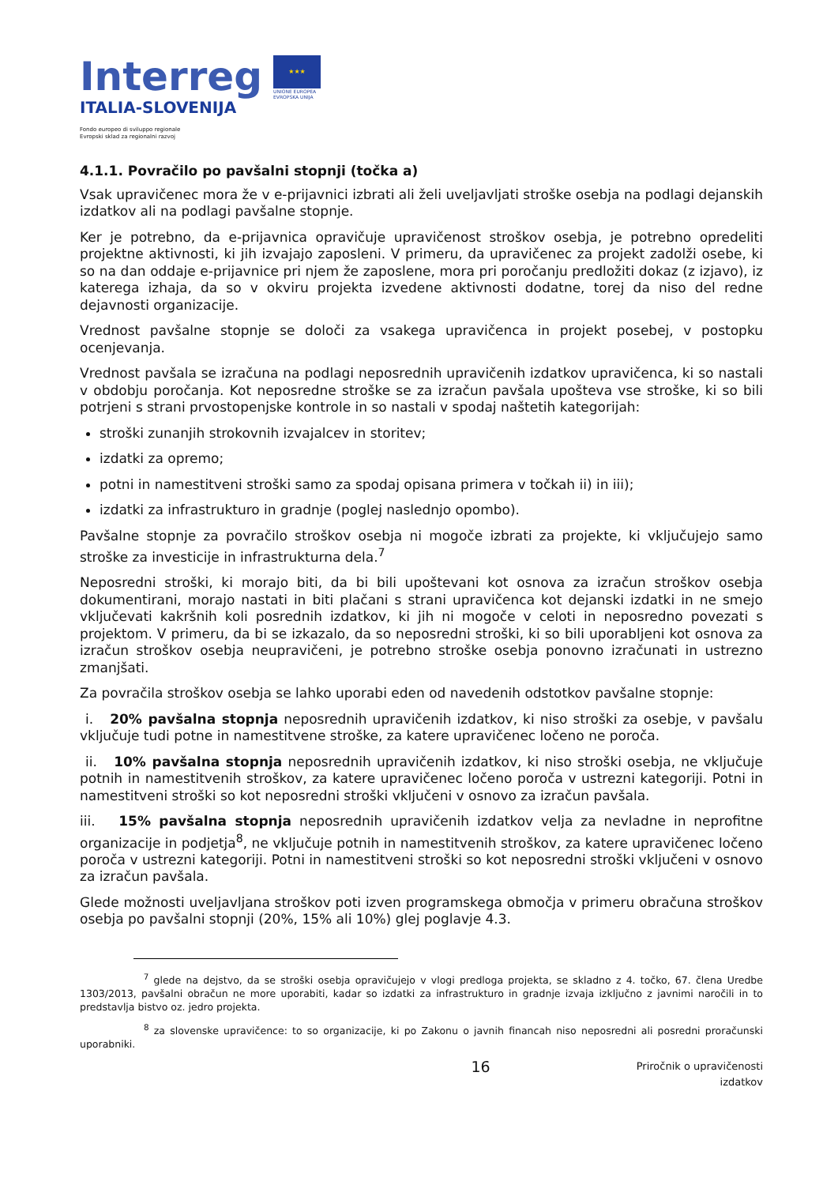Interreg
ITALIA-SLOVENIJA
Fondo europeo di sviluppo regionale
Evropski sklad za regionalni razvoj
★★★
UNIONE EUROPEA
EVROPSKA UNIJA
4.1.1. Povračilo po pavšalni stopnji (točka a)
Vsak upravičenec mora že v e-prijavnici izbrati ali želi uveljavljati stroške osebja na podlagi dejanskih izdatkov ali na podlagi pavšalne stopnje.
Ker je potrebno, da e-prijavnica opravičuje upravičenost stroškov osebja, je potrebno opredeliti projektne aktivnosti, ki jih izvajajo zaposleni. V primeru, da upravičenec za projekt zadolži osebe, ki so na dan oddaje e-prijavnice pri njem že zaposlene, mora pri poročanju predložiti dokaz (z izjavo), iz katerega izhaja, da so v okviru projekta izvedene aktivnosti dodatne, torej da niso del redne dejavnosti organizacije.
Vrednost pavšalne stopnje se določi za vsakega upravičenca in projekt posebej, v postopku ocenjevanja.
Vrednost pavšala se izračuna na podlagi neposrednih upravičenih izdatkov upravičenca, ki so nastali v obdobju poročanja. Kot neposredne stroške se za izračun pavšala upošteva vse stroške, ki so bili potrjeni s strani prvostopenjske kontrole in so nastali v spodaj naštetih kategorijah:
stroški zunanjih strokovnih izvajalcev in storitev;
izdatki za opremo;
potni in namestitveni stroški samo za spodaj opisana primera v točkah ii) in iii);
izdatki za infrastrukturo in gradnje (poglej naslednjo opombo).
Pavšalne stopnje za povračilo stroškov osebja ni mogoče izbrati za projekte, ki vključujejo samo stroške za investicije in infrastrukturna dela.<sup>7</sup>
Neposredni stroški, ki morajo biti, da bi bili upoštevani kot osnova za izračun stroškov osebja dokumentirani, morajo nastati in biti plačani s strani upravičenca kot dejanski izdatki in ne smejo vključevati kakršnih koli posrednih izdatkov, ki jih ni mogoče v celoti in neposredno povezati s projektom. V primeru, da bi se izkazalo, da so neposredni stroški, ki so bili uporabljeni kot osnova za izračun stroškov osebja neupravičeni, je potrebno stroške osebja ponovno izračunati in ustrezno zmanjšati.
Za povračila stroškov osebja se lahko uporabi eden od navedenih odstotkov pavšalne stopnje:
i. 20% pavšalna stopnja neposrednih upravičenih izdatkov, ki niso stroški za osebje, v pavšalu vključuje tudi potne in namestitvene stroške, za katere upravičenec ločeno ne poroča.
ii. 10% pavšalna stopnja neposrednih upravičenih izdatkov, ki niso stroški osebja, ne vključuje potnih in namestitvenih stroškov, za katere upravičenec ločeno poroča v ustrezni kategoriji. Potni in namestitveni stroški so kot neposredni stroški vključeni v osnovo za izračun pavšala.
iii. 15% pavšalna stopnja neposrednih upravičenih izdatkov velja za nevladne in neprofitne organizacije in podjetja<sup>8</sup>, ne vključuje potnih in namestitvenih stroškov, za katere upravičenec ločeno poroča v ustrezni kategoriji. Potni in namestitveni stroški so kot neposredni stroški vključeni v osnovo za izračun pavšala.
Glede možnosti uveljavljana stroškov poti izven programskega območja v primeru obračuna stroškov osebja po pavšalni stopnji (20%, 15% ali 10%) glej poglavje 4.3.
<sup>7</sup> glede na dejstvo, da se stroški osebja opravičujejo v vlogi predloga projekta, se skladno z 4. točko, 67. člena Uredbe 1303/2013, pavšalni obračun ne more uporabiti, kadar so izdatki za infrastrukturo in gradnje izvaja izključno z javnimi naročili in to predstavlja bistvo oz. jedro projekta.
<sup>8</sup> za slovenske upravičence: to so organizacije, ki po Zakonu o javnih financah niso neposredni ali posredni proračunski uporabniki.
16 Priročnik o upravičenosti izdatkov